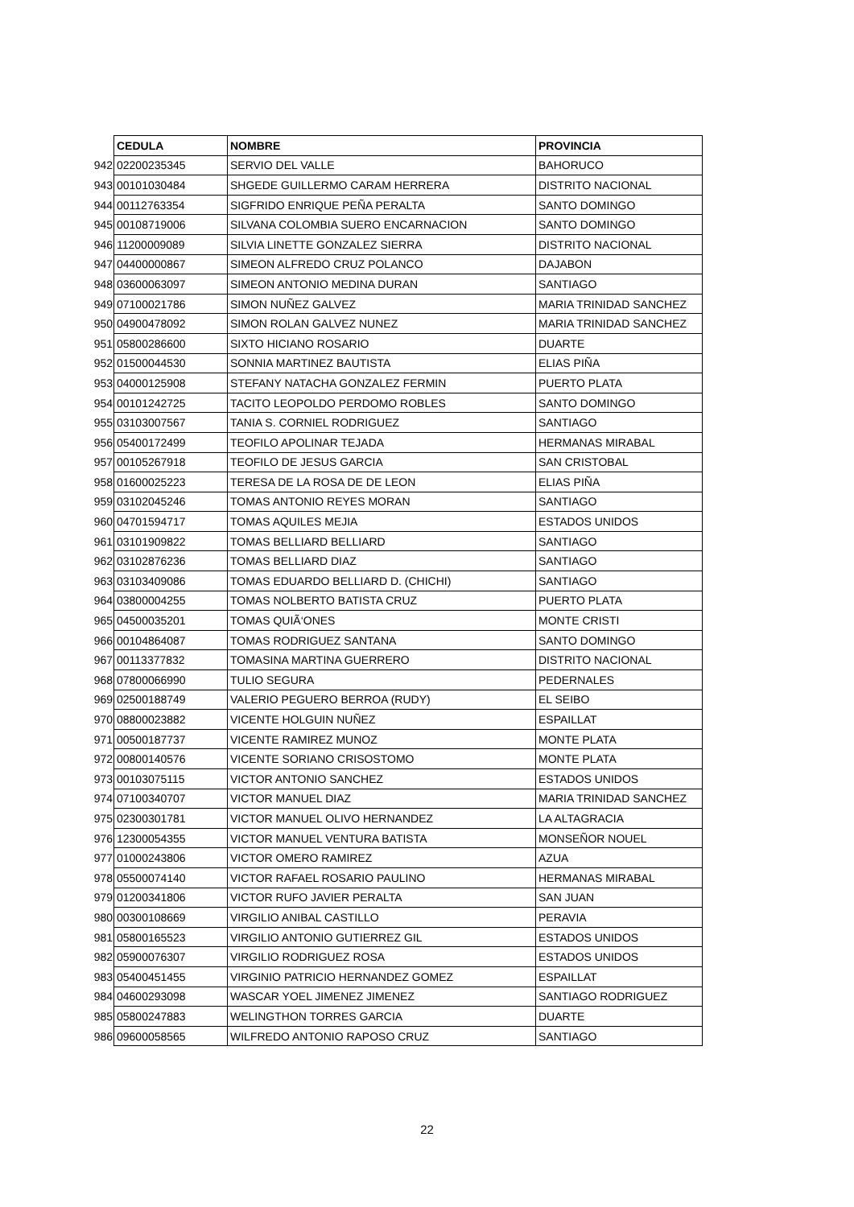| | CEDULA | NOMBRE | PROVINCIA |
| 942 | 02200235345 | SERVIO DEL VALLE | BAHORUCO |
| 943 | 00101030484 | SHGEDE GUILLERMO CARAM HERRERA | DISTRITO NACIONAL |
| 944 | 00112763354 | SIGFRIDO ENRIQUE PEÑA PERALTA | SANTO DOMINGO |
| 945 | 00108719006 | SILVANA COLOMBIA SUERO ENCARNACION | SANTO DOMINGO |
| 946 | 11200009089 | SILVIA LINETTE GONZALEZ SIERRA | DISTRITO NACIONAL |
| 947 | 04400000867 | SIMEON ALFREDO CRUZ POLANCO | DAJABON |
| 948 | 03600063097 | SIMEON ANTONIO MEDINA DURAN | SANTIAGO |
| 949 | 07100021786 | SIMON NUÑEZ GALVEZ | MARIA TRINIDAD SANCHEZ |
| 950 | 04900478092 | SIMON ROLAN GALVEZ NUNEZ | MARIA TRINIDAD SANCHEZ |
| 951 | 05800286600 | SIXTO HICIANO ROSARIO | DUARTE |
| 952 | 01500044530 | SONNIA MARTINEZ BAUTISTA | ELIAS PIÑA |
| 953 | 04000125908 | STEFANY NATACHA GONZALEZ FERMIN | PUERTO PLATA |
| 954 | 00101242725 | TACITO LEOPOLDO PERDOMO ROBLES | SANTO DOMINGO |
| 955 | 03103007567 | TANIA S. CORNIEL RODRIGUEZ | SANTIAGO |
| 956 | 05400172499 | TEOFILO APOLINAR TEJADA | HERMANAS MIRABAL |
| 957 | 00105267918 | TEOFILO DE JESUS GARCIA | SAN CRISTOBAL |
| 958 | 01600025223 | TERESA DE LA ROSA DE DE LEON | ELIAS PIÑA |
| 959 | 03102045246 | TOMAS ANTONIO REYES MORAN | SANTIAGO |
| 960 | 04701594717 | TOMAS AQUILES MEJIA | ESTADOS UNIDOS |
| 961 | 03101909822 | TOMAS BELLIARD BELLIARD | SANTIAGO |
| 962 | 03102876236 | TOMAS BELLIARD DIAZ | SANTIAGO |
| 963 | 03103409086 | TOMAS EDUARDO BELLIARD D. (CHICHI) | SANTIAGO |
| 964 | 03800004255 | TOMAS NOLBERTO BATISTA CRUZ | PUERTO PLATA |
| 965 | 04500035201 | TOMAS QUIÃ‘ONES | MONTE CRISTI |
| 966 | 00104864087 | TOMAS RODRIGUEZ SANTANA | SANTO DOMINGO |
| 967 | 00113377832 | TOMASINA MARTINA GUERRERO | DISTRITO NACIONAL |
| 968 | 07800066990 | TULIO SEGURA | PEDERNALES |
| 969 | 02500188749 | VALERIO PEGUERO BERROA (RUDY) | EL SEIBO |
| 970 | 08800023882 | VICENTE HOLGUIN NUÑEZ | ESPAILLAT |
| 971 | 00500187737 | VICENTE RAMIREZ MUNOZ | MONTE PLATA |
| 972 | 00800140576 | VICENTE SORIANO CRISOSTOMO | MONTE PLATA |
| 973 | 00103075115 | VICTOR ANTONIO SANCHEZ | ESTADOS UNIDOS |
| 974 | 07100340707 | VICTOR MANUEL DIAZ | MARIA TRINIDAD SANCHEZ |
| 975 | 02300301781 | VICTOR MANUEL OLIVO HERNANDEZ | LA ALTAGRACIA |
| 976 | 12300054355 | VICTOR MANUEL VENTURA BATISTA | MONSEÑOR NOUEL |
| 977 | 01000243806 | VICTOR OMERO RAMIREZ | AZUA |
| 978 | 05500074140 | VICTOR RAFAEL ROSARIO PAULINO | HERMANAS MIRABAL |
| 979 | 01200341806 | VICTOR RUFO JAVIER PERALTA | SAN JUAN |
| 980 | 00300108669 | VIRGILIO ANIBAL CASTILLO | PERAVIA |
| 981 | 05800165523 | VIRGILIO ANTONIO GUTIERREZ GIL | ESTADOS UNIDOS |
| 982 | 05900076307 | VIRGILIO RODRIGUEZ ROSA | ESTADOS UNIDOS |
| 983 | 05400451455 | VIRGINIO PATRICIO HERNANDEZ GOMEZ | ESPAILLAT |
| 984 | 04600293098 | WASCAR YOEL JIMENEZ JIMENEZ | SANTIAGO RODRIGUEZ |
| 985 | 05800247883 | WELINGTHON TORRES GARCIA | DUARTE |
| 986 | 09600058565 | WILFREDO ANTONIO RAPOSO CRUZ | SANTIAGO |
22